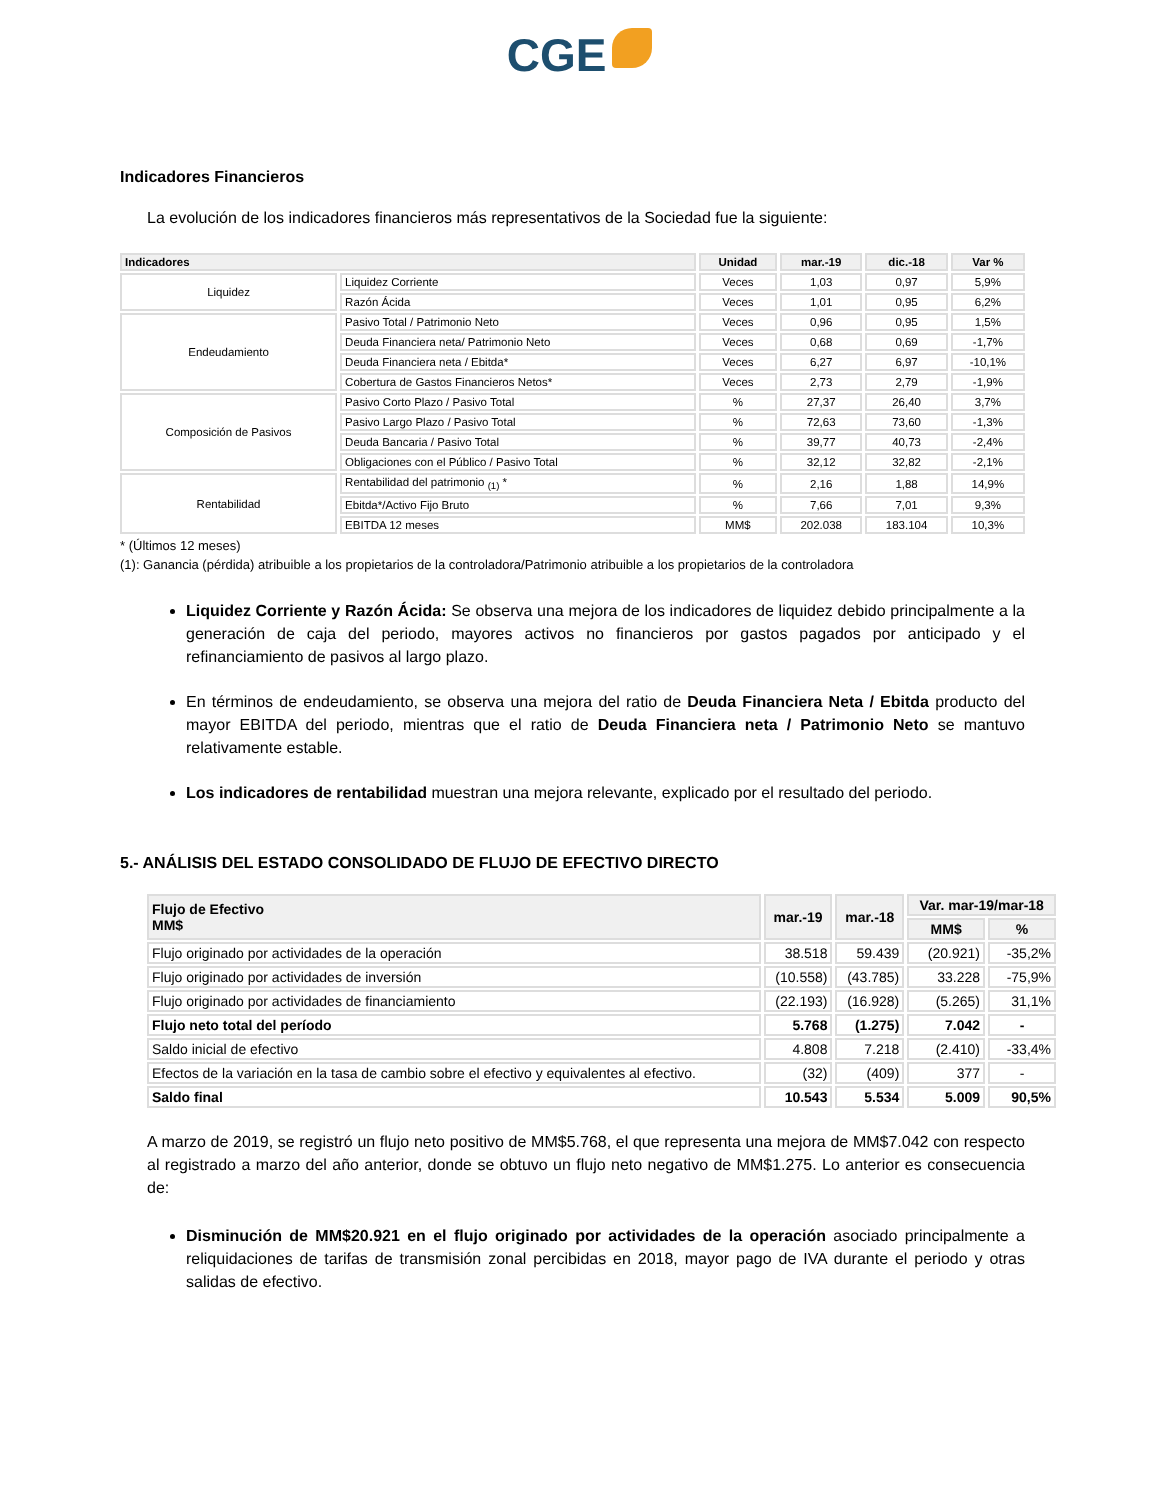CGE
Indicadores Financieros
La evolución de los indicadores financieros más representativos de la Sociedad fue la siguiente:
| Indicadores | | Unidad | mar.-19 | dic.-18 | Var % |
| --- | --- | --- | --- | --- | --- |
| Liquidez | Liquidez Corriente | Veces | 1,03 | 0,97 | 5,9% |
| | Razón Ácida | Veces | 1,01 | 0,95 | 6,2% |
| Endeudamiento | Pasivo Total / Patrimonio Neto | Veces | 0,96 | 0,95 | 1,5% |
| | Deuda Financiera neta/ Patrimonio Neto | Veces | 0,68 | 0,69 | -1,7% |
| | Deuda Financiera neta / Ebitda* | Veces | 6,27 | 6,97 | -10,1% |
| | Cobertura de Gastos Financieros Netos* | Veces | 2,73 | 2,79 | -1,9% |
| Composición de Pasivos | Pasivo Corto Plazo / Pasivo Total | % | 27,37 | 26,40 | 3,7% |
| | Pasivo Largo Plazo / Pasivo Total | % | 72,63 | 73,60 | -1,3% |
| | Deuda Bancaria / Pasivo Total | % | 39,77 | 40,73 | -2,4% |
| | Obligaciones con el Público / Pasivo Total | % | 32,12 | 32,82 | -2,1% |
| Rentabilidad | Rentabilidad del patrimonio <sub>(1)</sub> * | % | 2,16 | 1,88 | 14,9% |
| | Ebitda*/Activo Fijo Bruto | % | 7,66 | 7,01 | 9,3% |
| | EBITDA 12 meses | MM$ | 202.038 | 183.104 | 10,3% |
* (Últimos 12 meses)
(1): Ganancia (pérdida) atribuible a los propietarios de la controladora/Patrimonio atribuible a los propietarios de la controladora
Liquidez Corriente y Razón Ácida: Se observa una mejora de los indicadores de liquidez debido principalmente a la generación de caja del periodo, mayores activos no financieros por gastos pagados por anticipado y el refinanciamiento de pasivos al largo plazo.
En términos de endeudamiento, se observa una mejora del ratio de Deuda Financiera Neta / Ebitda producto del mayor EBITDA del periodo, mientras que el ratio de Deuda Financiera neta / Patrimonio Neto se mantuvo relativamente estable.
Los indicadores de rentabilidad muestran una mejora relevante, explicado por el resultado del periodo.
5.- ANÁLISIS DEL ESTADO CONSOLIDADO DE FLUJO DE EFECTIVO DIRECTO
| Flujo de Efectivo MM$ | mar.-19 | mar.-18 | Var. mar-19/mar-18 | |
| --- | --- | --- | --- | --- |
| | | | MM$ | % |
| Flujo originado por actividades de la operación | 38.518 | 59.439 | (20.921) | -35,2% |
| Flujo originado por actividades de inversión | (10.558) | (43.785) | 33.228 | -75,9% |
| Flujo originado por actividades de financiamiento | (22.193) | (16.928) | (5.265) | 31,1% |
| Flujo neto total del período | 5.768 | (1.275) | 7.042 | - |
| Saldo inicial de efectivo | 4.808 | 7.218 | (2.410) | -33,4% |
| Efectos de la variación en la tasa de cambio sobre el efectivo y equivalentes al efectivo. | (32) | (409) | 377 | - |
| Saldo final | 10.543 | 5.534 | 5.009 | 90,5% |
A marzo de 2019, se registró un flujo neto positivo de MM$5.768, el que representa una mejora de MM$7.042 con respecto al registrado a marzo del año anterior, donde se obtuvo un flujo neto negativo de MM$1.275. Lo anterior es consecuencia de:
Disminución de MM$20.921 en el flujo originado por actividades de la operación asociado principalmente a reliquidaciones de tarifas de transmisión zonal percibidas en 2018, mayor pago de IVA durante el periodo y otras salidas de efectivo.